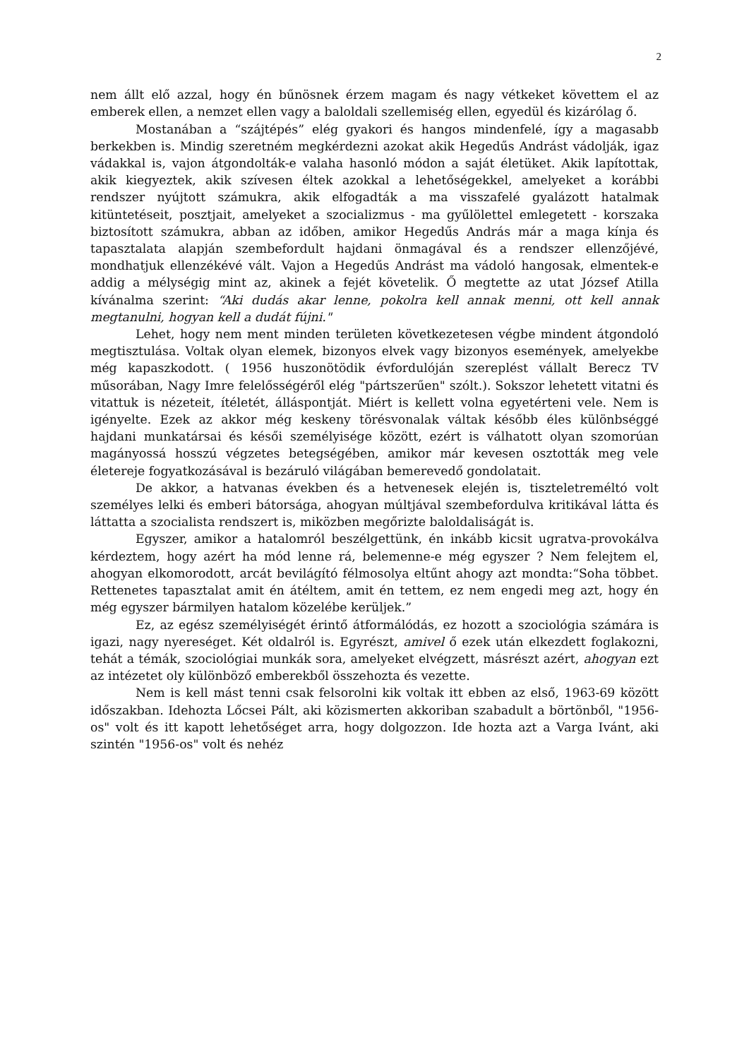2
nem állt elő azzal, hogy én bűnösnek érzem magam és nagy vétkeket követtem el az emberek ellen, a nemzet ellen vagy a baloldali szellemiség ellen, egyedül és kizárólag ő.
Mostanában a “szájtépés” elég gyakori és hangos mindenfelé, így a magasabb berkekben is. Mindig szeretném megkérdezni azokat akik Hegedűs Andrást vádolják, igaz vádakkal is, vajon átgondolták-e valaha hasonló módon a saját életüket. Akik lapítottak, akik kiegyeztek, akik szívesen éltek azokkal a lehetőségekkel, amelyeket a korábbi rendszer nyújtott számukra, akik elfogadták a ma visszafelé gyalázott hatalmak kitüntetéseit, posztjait, amelyeket a szocializmus - ma gyűlölettel emlegetett - korszaka biztosított számukra, abban az időben, amikor Hegedűs András már a maga kínja és tapasztalata alapján szembefordult hajdani önmagával és a rendszer ellenzőjévé, mondhatjuk ellenzékévé vált. Vajon a Hegedűs Andrást ma vádoló hangosak, elmentek-e addig a mélységig mint az, akinek a fejét követelik. Ő megtette az utat József Atilla kívánalma szerint: “Aki dudás akar lenne, pokolra kell annak menni, ott kell annak megtanulni, hogyan kell a dudát fújni."
Lehet, hogy nem ment minden területen következetesen végbe mindent átgondoló megtisztulása. Voltak olyan elemek, bizonyos elvek vagy bizonyos események, amelyekbe még kapaszkodott. ( 1956 huszonötödik évfordulóján szereplést vállalt Berecz TV műsorában, Nagy Imre felelősségéről elég "pártszerűen" szólt.). Sokszor lehetett vitatni és vitattuk is nézeteit, ítéletét, álláspontját. Miért is kellett volna egyetérteni vele. Nem is igényelte. Ezek az akkor még keskeny törésvonalak váltak később éles különbséggé hajdani munkatársai és késői személyisége között, ezért is válhatott olyan szomorúan magányossá hosszú végzetes betegségében, amikor már kevesen osztották meg vele életereje fogyatkozásával is bezáruló világában bemerevedő gondolatait.
De akkor, a hatvanas években és a hetvenesek elején is, tiszteletreméltó volt személyes lelki és emberi bátorsága, ahogyan múltjával szembefordulva kritikával látta és láttatta a szocialista rendszert is, miközben megőrizte baloldaliságát is.
Egyszer, amikor a hatalomról beszélgettünk, én inkább kicsit ugratva-provokálva kérdeztem, hogy azért ha mód lenne rá, belemenne-e még egyszer ? Nem felejtem el, ahogyan elkomorodott, arcát bevilágító félmosolya eltűnt ahogy azt mondta:“Soha többet. Rettenetes tapasztalat amit én átéltem, amit én tettem, ez nem engedi meg azt, hogy én még egyszer bármilyen hatalom közelébe kerüljek.”
Ez, az egész személyiségét érintő átformálódás, ez hozott a szociológia számára is igazi, nagy nyereséget. Két oldalról is. Egyrészt, amivel ő ezek után elkezdett foglakozni, tehát a témák, szociológiai munkák sora, amelyeket elvégzett, másrészt azért, ahogyan ezt az intézetet oly különböző emberekből összehozta és vezette.
Nem is kell mást tenni csak felsorolni kik voltak itt ebben az első, 1963-69 között időszakban. Idehozta Lőcsei Pált, aki közismerten akkoriban szabadult a börtönből, "1956-os" volt és itt kapott lehetőséget arra, hogy dolgozzon. Ide hozta azt a Varga Ivánt, aki szintén "1956-os" volt és nehéz